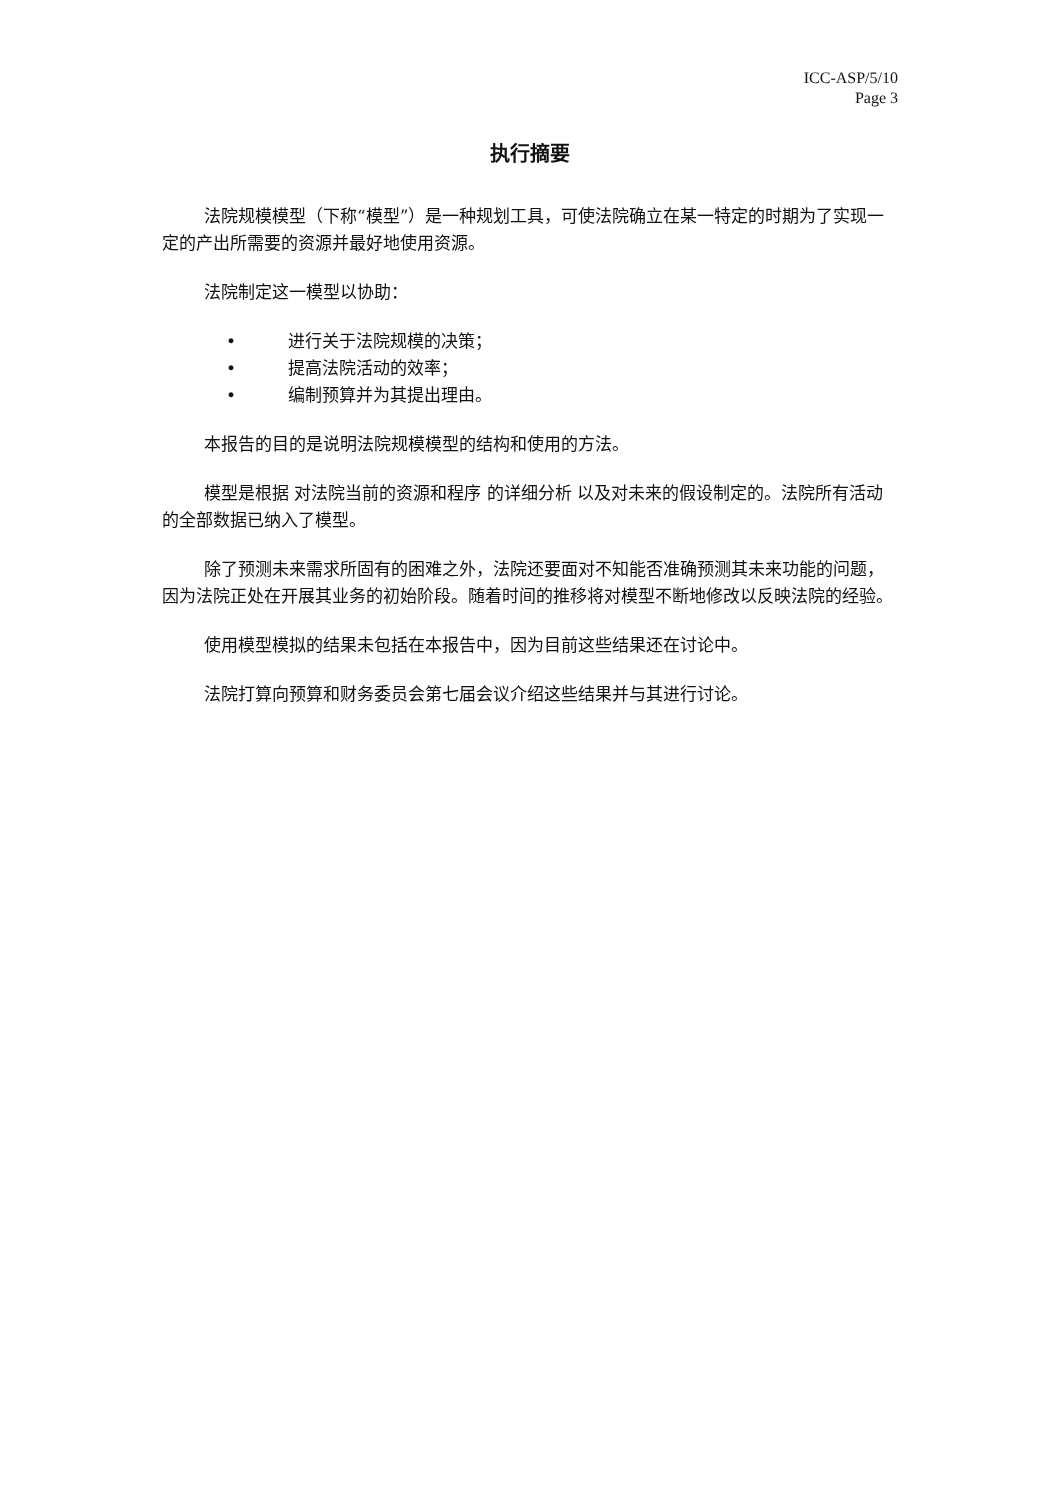ICC-ASP/5/10
Page 3
执行摘要
法院规模模型（下称“模型”）是一种规划工具，可使法院确立在某一特定的时期为了实现一定的产出所需要的资源并最好地使用资源。
法院制定这一模型以协助：
• 进行关于法院规模的决策；
• 提高法院活动的效率；
• 编制预算并为其提出理由。
本报告的目的是说明法院规模模型的结构和使用的方法。
模型是根据 对法院当前的资源和程序 的详细分析 以及对未来的假设制定的。法院所有活动的全部数据已纳入了模型。
除了预测未来需求所固有的困难之外，法院还要面对不知能否准确预测其未来功能的问题，因为法院正处在开展其业务的初始阶段。随着时间的推移将对模型不断地修改以反映法院的经验。
使用模型模拟的结果未包括在本报告中，因为目前这些结果还在讨论中。
法院打算向预算和财务委员会第七届会议介绍这些结果并与其进行讨论。